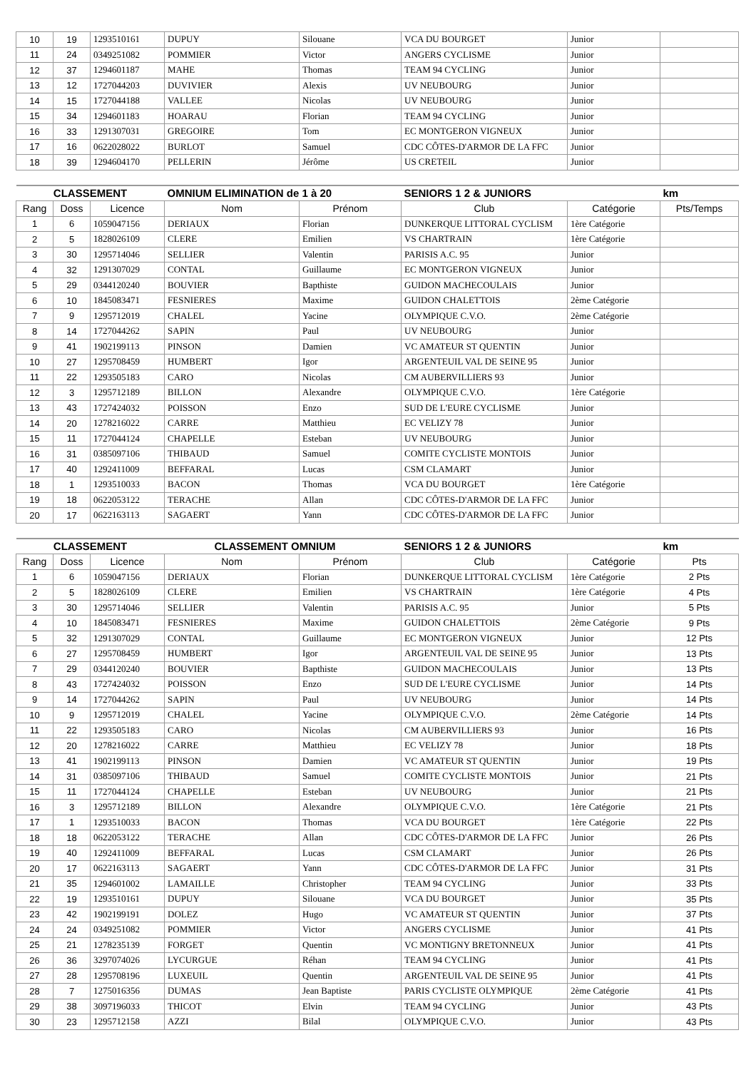| 10 | 19 | 1293510161 | DUPUY | Silouane | VCA DU BOURGET | Junior | |
| 11 | 24 | 0349251082 | POMMIER | Victor | ANGERS CYCLISME | Junior | |
| 12 | 37 | 1294601187 | MAHE | Thomas | TEAM 94 CYCLING | Junior | |
| 13 | 12 | 1727044203 | DUVIVIER | Alexis | UV NEUBOURG | Junior | |
| 14 | 15 | 1727044188 | VALLEE | Nicolas | UV NEUBOURG | Junior | |
| 15 | 34 | 1294601183 | HOARAU | Florian | TEAM 94 CYCLING | Junior | |
| 16 | 33 | 1291307031 | GREGOIRE | Tom | EC MONTGERON VIGNEUX | Junior | |
| 17 | 16 | 0622028022 | BURLOT | Samuel | CDC CÔTES-D'ARMOR DE LA FFC | Junior | |
| 18 | 39 | 1294604170 | PELLERIN | Jérôme | US CRETEIL | Junior | |
| CLASSEMENT | | | OMNIUM ELIMINATION de 1 à 20 | | SENIORS 1 2 & JUNIORS | | km |
| --- | --- | --- | --- | --- | --- | --- | --- |
| Rang | Doss | Licence | Nom | Prénom | Club | Catégorie | Pts/Temps |
| 1 | 6 | 1059047156 | DERIAUX | Florian | DUNKERQUE LITTORAL CYCLISM | 1ère Catégorie | |
| 2 | 5 | 1828026109 | CLERE | Emilien | VS CHARTRAIN | 1ère Catégorie | |
| 3 | 30 | 1295714046 | SELLIER | Valentin | PARISIS A.C. 95 | Junior | |
| 4 | 32 | 1291307029 | CONTAL | Guillaume | EC MONTGERON VIGNEUX | Junior | |
| 5 | 29 | 0344120240 | BOUVIER | Bapthiste | GUIDON MACHECOULAIS | Junior | |
| 6 | 10 | 1845083471 | FESNIERES | Maxime | GUIDON CHALETTOIS | 2ème Catégorie | |
| 7 | 9 | 1295712019 | CHALEL | Yacine | OLYMPIQUE C.V.O. | 2ème Catégorie | |
| 8 | 14 | 1727044262 | SAPIN | Paul | UV NEUBOURG | Junior | |
| 9 | 41 | 1902199113 | PINSON | Damien | VC AMATEUR ST QUENTIN | Junior | |
| 10 | 27 | 1295708459 | HUMBERT | Igor | ARGENTEUIL VAL DE SEINE 95 | Junior | |
| 11 | 22 | 1293505183 | CARO | Nicolas | CM AUBERVILLIERS 93 | Junior | |
| 12 | 3 | 1295712189 | BILLON | Alexandre | OLYMPIQUE C.V.O. | 1ère Catégorie | |
| 13 | 43 | 1727424032 | POISSON | Enzo | SUD DE L'EURE CYCLISME | Junior | |
| 14 | 20 | 1278216022 | CARRE | Matthieu | EC VELIZY 78 | Junior | |
| 15 | 11 | 1727044124 | CHAPELLE | Esteban | UV NEUBOURG | Junior | |
| 16 | 31 | 0385097106 | THIBAUD | Samuel | COMITE CYCLISTE MONTOIS | Junior | |
| 17 | 40 | 1292411009 | BEFFARAL | Lucas | CSM CLAMART | Junior | |
| 18 | 1 | 1293510033 | BACON | Thomas | VCA DU BOURGET | 1ère Catégorie | |
| 19 | 18 | 0622053122 | TERACHE | Allan | CDC CÔTES-D'ARMOR DE LA FFC | Junior | |
| 20 | 17 | 0622163113 | SAGAERT | Yann | CDC CÔTES-D'ARMOR DE LA FFC | Junior | |
| CLASSEMENT | | | CLASSEMENT OMNIUM | | SENIORS 1 2 & JUNIORS | | km |
| --- | --- | --- | --- | --- | --- | --- | --- |
| Rang | Doss | Licence | Nom | Prénom | Club | Catégorie | Pts |
| 1 | 6 | 1059047156 | DERIAUX | Florian | DUNKERQUE LITTORAL CYCLISM | 1ère Catégorie | 2 Pts |
| 2 | 5 | 1828026109 | CLERE | Emilien | VS CHARTRAIN | 1ère Catégorie | 4 Pts |
| 3 | 30 | 1295714046 | SELLIER | Valentin | PARISIS A.C. 95 | Junior | 5 Pts |
| 4 | 10 | 1845083471 | FESNIERES | Maxime | GUIDON CHALETTOIS | 2ème Catégorie | 9 Pts |
| 5 | 32 | 1291307029 | CONTAL | Guillaume | EC MONTGERON VIGNEUX | Junior | 12 Pts |
| 6 | 27 | 1295708459 | HUMBERT | Igor | ARGENTEUIL VAL DE SEINE 95 | Junior | 13 Pts |
| 7 | 29 | 0344120240 | BOUVIER | Bapthiste | GUIDON MACHECOULAIS | Junior | 13 Pts |
| 8 | 43 | 1727424032 | POISSON | Enzo | SUD DE L'EURE CYCLISME | Junior | 14 Pts |
| 9 | 14 | 1727044262 | SAPIN | Paul | UV NEUBOURG | Junior | 14 Pts |
| 10 | 9 | 1295712019 | CHALEL | Yacine | OLYMPIQUE C.V.O. | 2ème Catégorie | 14 Pts |
| 11 | 22 | 1293505183 | CARO | Nicolas | CM AUBERVILLIERS 93 | Junior | 16 Pts |
| 12 | 20 | 1278216022 | CARRE | Matthieu | EC VELIZY 78 | Junior | 18 Pts |
| 13 | 41 | 1902199113 | PINSON | Damien | VC AMATEUR ST QUENTIN | Junior | 19 Pts |
| 14 | 31 | 0385097106 | THIBAUD | Samuel | COMITE CYCLISTE MONTOIS | Junior | 21 Pts |
| 15 | 11 | 1727044124 | CHAPELLE | Esteban | UV NEUBOURG | Junior | 21 Pts |
| 16 | 3 | 1295712189 | BILLON | Alexandre | OLYMPIQUE C.V.O. | 1ère Catégorie | 21 Pts |
| 17 | 1 | 1293510033 | BACON | Thomas | VCA DU BOURGET | 1ère Catégorie | 22 Pts |
| 18 | 18 | 0622053122 | TERACHE | Allan | CDC CÔTES-D'ARMOR DE LA FFC | Junior | 26 Pts |
| 19 | 40 | 1292411009 | BEFFARAL | Lucas | CSM CLAMART | Junior | 26 Pts |
| 20 | 17 | 0622163113 | SAGAERT | Yann | CDC CÔTES-D'ARMOR DE LA FFC | Junior | 31 Pts |
| 21 | 35 | 1294601002 | LAMAILLE | Christopher | TEAM 94 CYCLING | Junior | 33 Pts |
| 22 | 19 | 1293510161 | DUPUY | Silouane | VCA DU BOURGET | Junior | 35 Pts |
| 23 | 42 | 1902199191 | DOLEZ | Hugo | VC AMATEUR ST QUENTIN | Junior | 37 Pts |
| 24 | 24 | 0349251082 | POMMIER | Victor | ANGERS CYCLISME | Junior | 41 Pts |
| 25 | 21 | 1278235139 | FORGET | Quentin | VC MONTIGNY BRETONNEUX | Junior | 41 Pts |
| 26 | 36 | 3297074026 | LYCURGUE | Réhan | TEAM 94 CYCLING | Junior | 41 Pts |
| 27 | 28 | 1295708196 | LUXEUIL | Quentin | ARGENTEUIL VAL DE SEINE 95 | Junior | 41 Pts |
| 28 | 7 | 1275016356 | DUMAS | Jean Baptiste | PARIS CYCLISTE OLYMPIQUE | 2ème Catégorie | 41 Pts |
| 29 | 38 | 3097196033 | THICOT | Elvin | TEAM 94 CYCLING | Junior | 43 Pts |
| 30 | 23 | 1295712158 | AZZI | Bilal | OLYMPIQUE C.V.O. | Junior | 43 Pts |